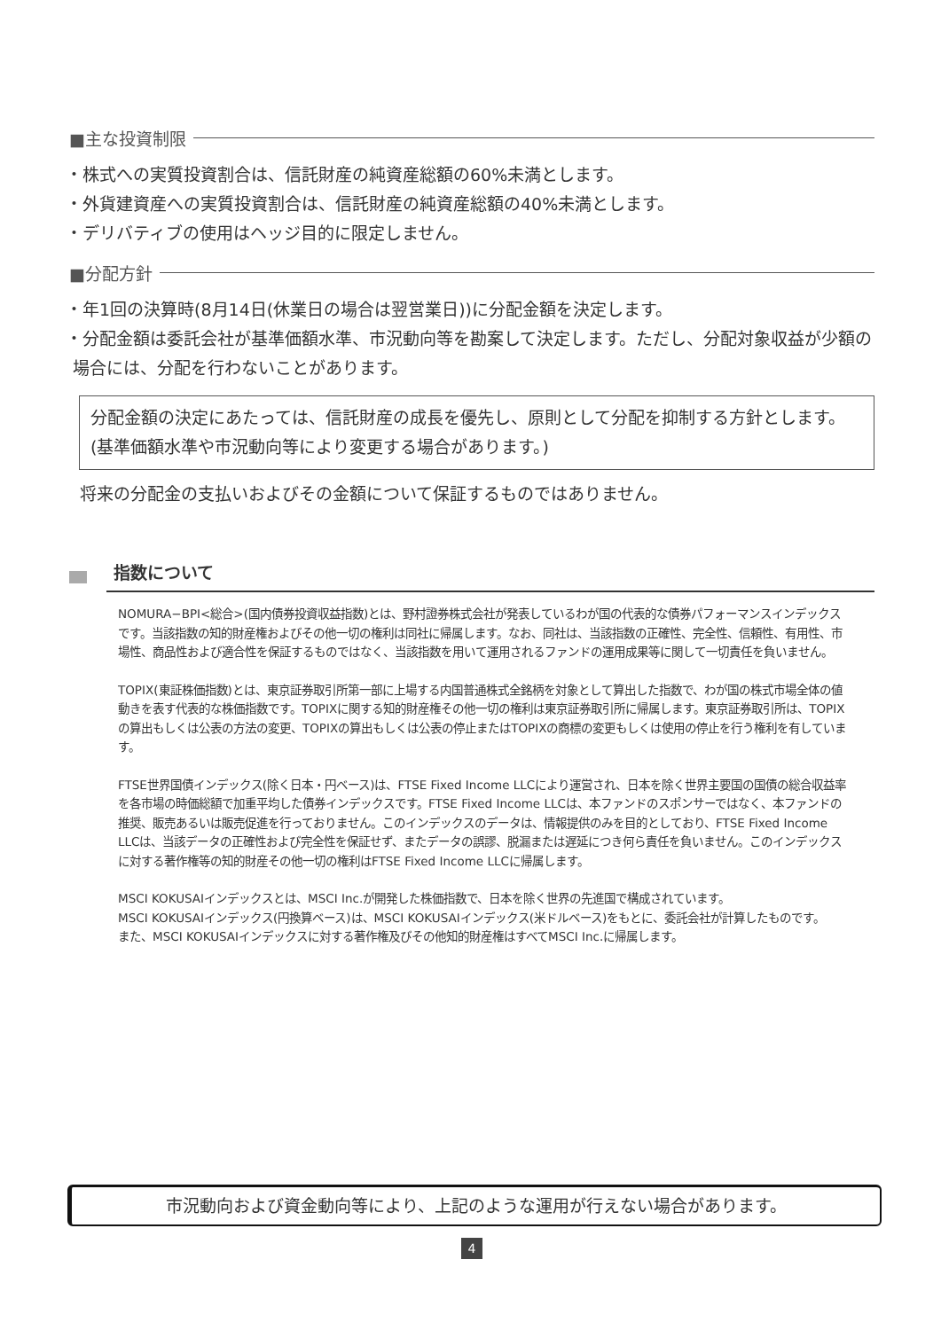■主な投資制限
・株式への実質投資割合は、信託財産の純資産総額の60%未満とします。
・外貨建資産への実質投資割合は、信託財産の純資産総額の40%未満とします。
・デリバティブの使用はヘッジ目的に限定しません。
■分配方針
・年1回の決算時(8月14日(休業日の場合は翌営業日))に分配金額を決定します。
・分配金額は委託会社が基準価額水準、市況動向等を勘案して決定します。ただし、分配対象収益が少額の場合には、分配を行わないことがあります。
分配金額の決定にあたっては、信託財産の成長を優先し、原則として分配を抑制する方針とします。(基準価額水準や市況動向等により変更する場合があります。)
将来の分配金の支払いおよびその金額について保証するものではありません。
指数について
NOMURA−BPI<総合>(国内債券投資収益指数)とは、野村證券株式会社が発表しているわが国の代表的な債券パフォーマンスインデックスです。当該指数の知的財産権およびその他一切の権利は同社に帰属します。なお、同社は、当該指数の正確性、完全性、信頼性、有用性、市場性、商品性および適合性を保証するものではなく、当該指数を用いて運用されるファンドの運用成果等に関して一切責任を負いません。
TOPIX(東証株価指数)とは、東京証券取引所第一部に上場する内国普通株式全銘柄を対象として算出した指数で、わが国の株式市場全体の値動きを表す代表的な株価指数です。TOPIXに関する知的財産権その他一切の権利は東京証券取引所に帰属します。東京証券取引所は、TOPIXの算出もしくは公表の方法の変更、TOPIXの算出もしくは公表の停止またはTOPIXの商標の変更もしくは使用の停止を行う権利を有しています。
FTSE世界国債インデックス(除く日本・円ベース)は、FTSE Fixed Income LLCにより運営され、日本を除く世界主要国の国債の総合収益率を各市場の時価総額で加重平均した債券インデックスです。FTSE Fixed Income LLCは、本ファンドのスポンサーではなく、本ファンドの推奨、販売あるいは販売促進を行っておりません。このインデックスのデータは、情報提供のみを目的としており、FTSE Fixed Income LLCは、当該データの正確性および完全性を保証せず、またデータの誤謬、脱漏または遅延につき何ら責任を負いません。このインデックスに対する著作権等の知的財産その他一切の権利はFTSE Fixed Income LLCに帰属します。
MSCI KOKUSAIインデックスとは、MSCI Inc.が開発した株価指数で、日本を除く世界の先進国で構成されています。
MSCI KOKUSAIインデックス(円換算ベース)は、MSCI KOKUSAIインデックス(米ドルベース)をもとに、委託会社が計算したものです。
また、MSCI KOKUSAIインデックスに対する著作権及びその他知的財産権はすべてMSCI Inc.に帰属します。
市況動向および資金動向等により、上記のような運用が行えない場合があります。
4